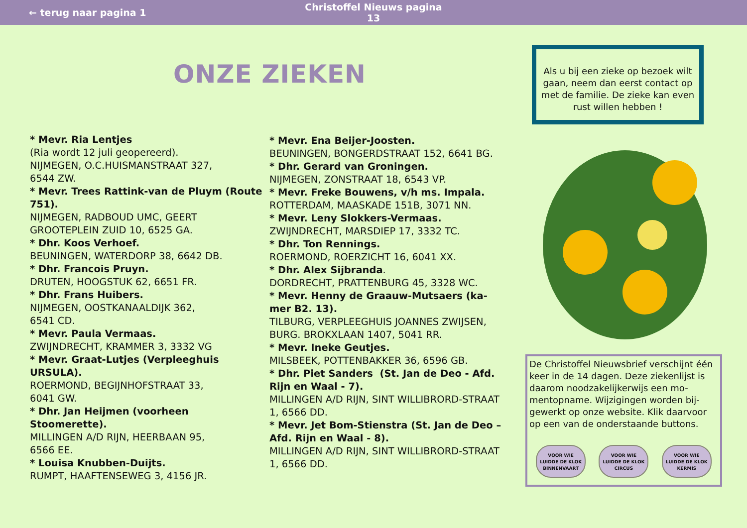← terug naar pagina 1
Christoffel Nieuws pagina 13
ONZE ZIEKEN
* Mevr. Ria Lentjes
(Ria wordt 12 juli geopereerd).
NIJMEGEN, O.C.HUISMANSTRAAT 327,
6544 ZW.
* Mevr. Trees Rattink-van de Pluym (Route 751).
NIJMEGEN, RADBOUD UMC, GEERT GROOTEPLEIN ZUID 10, 6525 GA.
* Dhr. Koos Verhoef.
BEUNINGEN, WATERDORP 38, 6642 DB.
* Dhr. Francois Pruyn.
DRUTEN, HOOGSTUK 62, 6651 FR.
* Dhr. Frans Huibers.
NIJMEGEN, OOSTKANAALDIJK 362,
6541 CD.
* Mevr. Paula Vermaas.
ZWIJNDRECHT, KRAMMER 3, 3332 VG
* Mevr. Graat-Lutjes (Verpleeghuis URSULA).
ROERMOND, BEGIJNHOFSTRAAT 33,
6041 GW.
* Dhr. Jan Heijmen (voorheen Stoomerette).
MILLINGEN A/D RIJN, HEERBAAN 95,
6566 EE.
* Louisa Knubben-Duijts.
RUMPT, HAAFTENSEWEG 3, 4156 JR.
* Mevr. Ena Beijer-Joosten.
BEUNINGEN, BONGERDSTRAAT 152, 6641 BG.
* Dhr. Gerard van Groningen.
NIJMEGEN, ZONSTRAAT 18, 6543 VP.
* Mevr. Freke Bouwens, v/h ms. Impala.
ROTTERDAM, MAASKADE 151B, 3071 NN.
* Mevr. Leny Slokkers-Vermaas.
ZWIJNDRECHT, MARSDIEP 17, 3332 TC.
* Dhr. Ton Rennings.
ROERMOND, ROERZICHT 16, 6041 XX.
* Dhr. Alex Sijbranda.
DORDRECHT, PRATTENBURG 45, 3328 WC.
* Mevr. Henny de Graauw-Mutsaers (ka-mer B2. 13).
TILBURG, VERPLEEGHUIS JOANNES ZWIJSEN, BURG. BROKXLAAN 1407, 5041 RR.
* Mevr. Ineke Geutjes.
MILSBEEK, POTTENBAKKER 36, 6596 GB.
* Dhr. Piet Sanders (St. Jan de Deo - Afd. Rijn en Waal - 7).
MILLINGEN A/D RIJN, SINT WILLIBRORD-STRAAT 1, 6566 DD.
* Mevr. Jet Bom-Stienstra (St. Jan de Deo – Afd. Rijn en Waal - 8).
MILLINGEN A/D RIJN, SINT WILLIBRORD-STRAAT 1, 6566 DD.
Als u bij een zieke op bezoek wilt gaan, neem dan eerst contact op met de familie. De zieke kan even rust willen hebben !
De Christoffel Nieuwsbrief verschijnt één keer in de 14 dagen. Deze ziekenlijst is daarom noodzakelijkerwijs een mo-mentopname. Wijzigingen worden bij-gewerkt op onze website. Klik daarvoor op een van de onderstaande buttons.
VOOR WIE
LUIDDE DE KLOK
BINNENVAART
VOOR WIE
LUIDDE DE KLOK
CIRCUS
VOOR WIE
LUIDDE DE KLOK
KERMIS